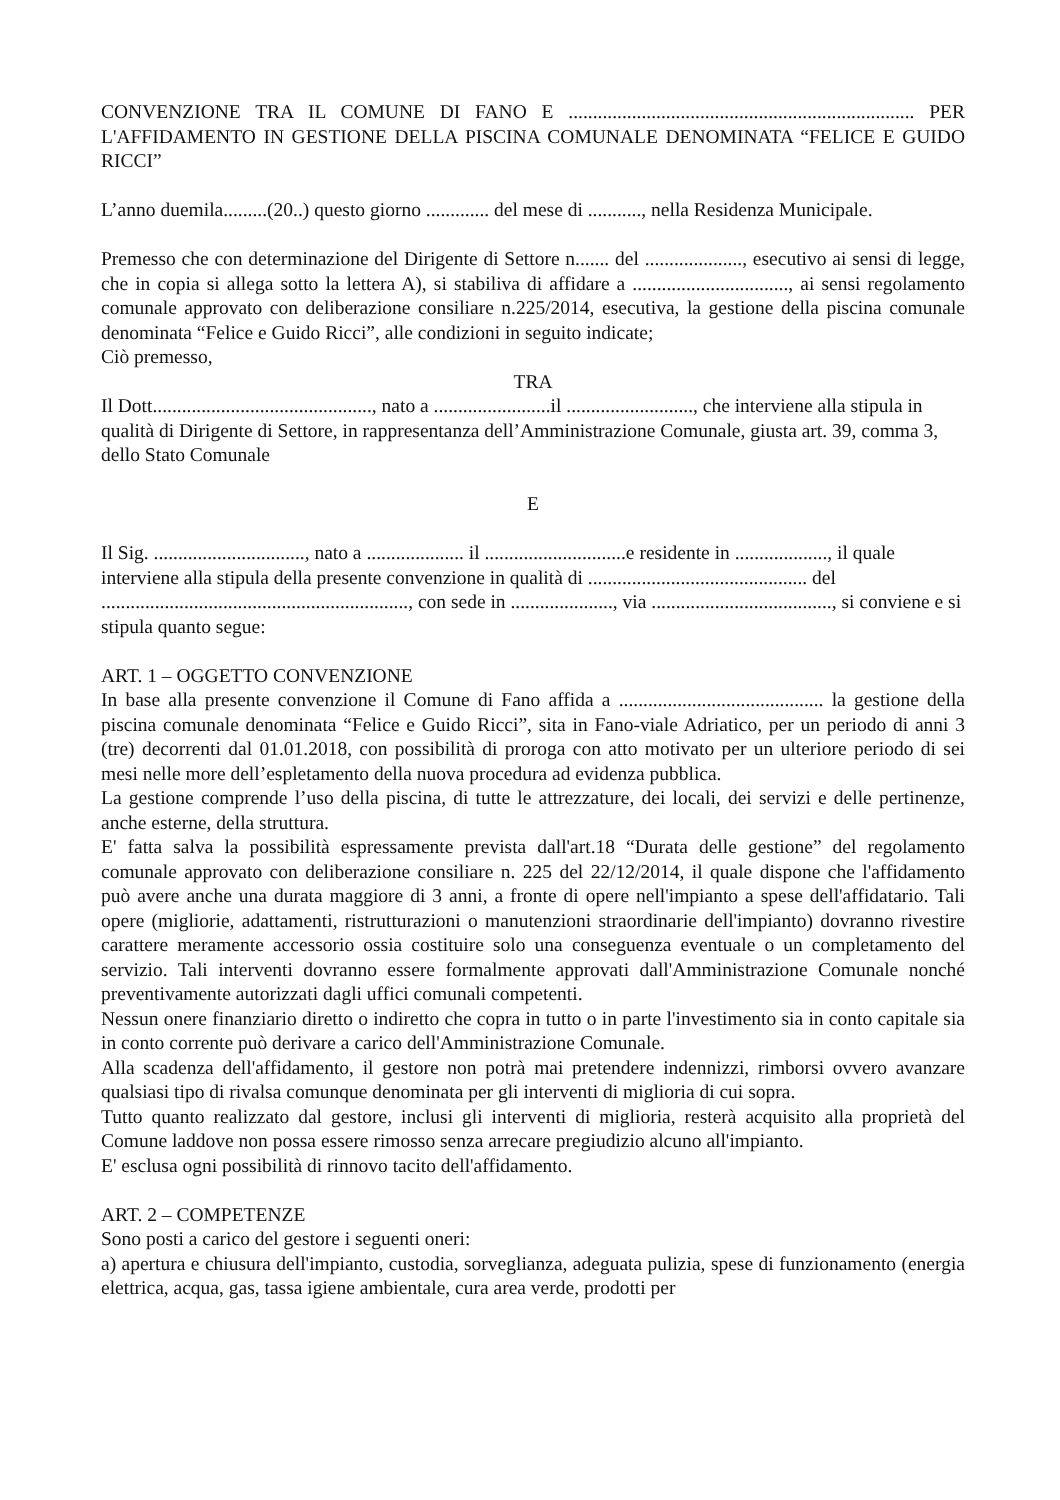CONVENZIONE TRA IL COMUNE DI FANO E ....................................................................... PER L'AFFIDAMENTO IN GESTIONE DELLA PISCINA COMUNALE DENOMINATA “FELICE E GUIDO RICCI”
L’anno duemila.........(20..) questo giorno ............. del mese di ..........., nella Residenza Municipale.
Premesso che con determinazione del Dirigente di Settore n....... del ...................., esecutivo ai sensi di legge, che in copia si allega sotto la lettera A), si stabiliva di affidare a ................................, ai sensi regolamento comunale approvato con deliberazione consiliare n.225/2014, esecutiva, la gestione della piscina comunale denominata “Felice e Guido Ricci”, alle condizioni in seguito indicate;
Ciò premesso,
TRA
Il Dott............................................., nato a ........................il .........................., che interviene alla stipula in qualità di Dirigente di Settore, in rappresentanza dell’Amministrazione Comunale, giusta art. 39, comma 3, dello Stato Comunale
E
Il Sig. ..............................., nato a .................... il .............................e residente in ..................., il quale interviene alla stipula della presente convenzione in qualità di ............................................. del ..............................................................., con sede in ....................., via ....................................., si conviene e si stipula quanto segue:
ART. 1 – OGGETTO CONVENZIONE
In base alla presente convenzione il Comune di Fano affida a .......................................... la gestione della piscina comunale denominata “Felice e Guido Ricci”, sita in Fano-viale Adriatico, per un periodo di anni 3 (tre) decorrenti dal 01.01.2018, con possibilità di proroga con atto motivato per un ulteriore periodo di sei mesi nelle more dell’espletamento della nuova procedura ad evidenza pubblica.
La gestione comprende l’uso della piscina, di tutte le attrezzature, dei locali, dei servizi e delle pertinenze, anche esterne, della struttura.
E' fatta salva la possibilità espressamente prevista dall'art.18 “Durata delle gestione” del regolamento comunale approvato con deliberazione consiliare n. 225 del 22/12/2014, il quale dispone che l'affidamento può avere anche una durata maggiore di 3 anni, a fronte di opere nell'impianto a spese dell'affidatario. Tali opere (migliorie, adattamenti, ristrutturazioni o manutenzioni straordinarie dell'impianto) dovranno rivestire carattere meramente accessorio ossia costituire solo una conseguenza eventuale o un completamento del servizio. Tali interventi dovranno essere formalmente approvati dall'Amministrazione Comunale nonché preventivamente autorizzati dagli uffici comunali competenti.
Nessun onere finanziario diretto o indiretto che copra in tutto o in parte l'investimento sia in conto capitale sia in conto corrente può derivare a carico dell'Amministrazione Comunale.
Alla scadenza dell'affidamento, il gestore non potrà mai pretendere indennizzi, rimborsi ovvero avanzare qualsiasi tipo di rivalsa comunque denominata per gli interventi di miglioria di cui sopra.
Tutto quanto realizzato dal gestore, inclusi gli interventi di miglioria, resterà acquisito alla proprietà del Comune laddove non possa essere rimosso senza arrecare pregiudizio alcuno all'impianto.
E' esclusa ogni possibilità di rinnovo tacito dell'affidamento.
ART. 2 – COMPETENZE
Sono posti a carico del gestore i seguenti oneri:
a) apertura e chiusura dell'impianto, custodia, sorveglianza, adeguata pulizia, spese di funzionamento (energia elettrica, acqua, gas, tassa igiene ambientale, cura area verde, prodotti per